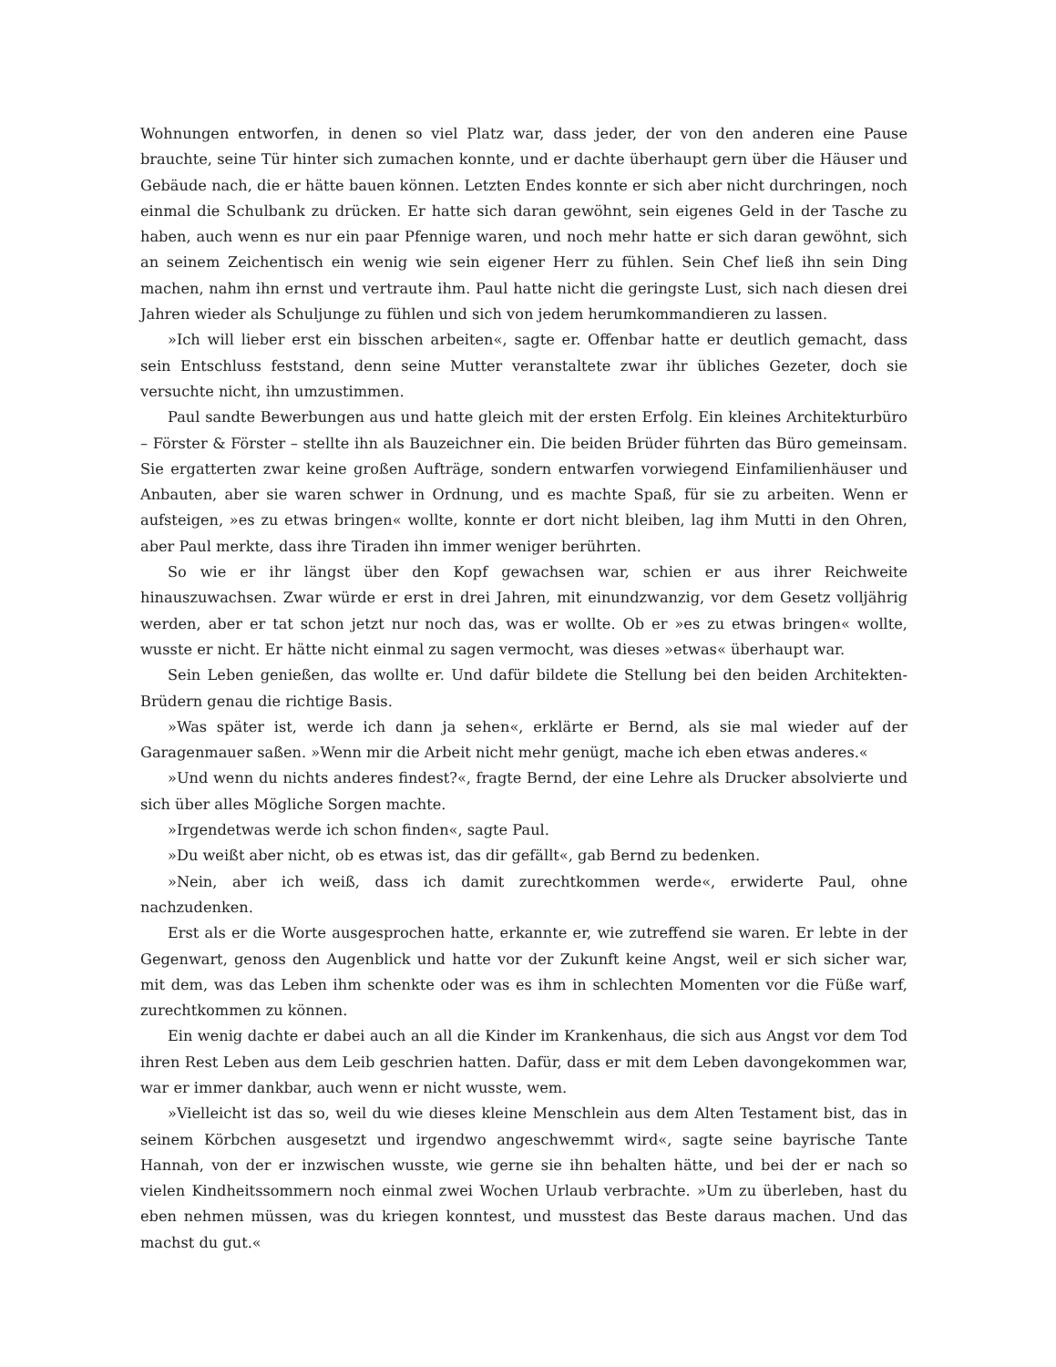Wohnungen entworfen, in denen so viel Platz war, dass jeder, der von den anderen eine Pause brauchte, seine Tür hinter sich zumachen konnte, und er dachte überhaupt gern über die Häuser und Gebäude nach, die er hätte bauen können. Letzten Endes konnte er sich aber nicht durchringen, noch einmal die Schulbank zu drücken. Er hatte sich daran gewöhnt, sein eigenes Geld in der Tasche zu haben, auch wenn es nur ein paar Pfennige waren, und noch mehr hatte er sich daran gewöhnt, sich an seinem Zeichentisch ein wenig wie sein eigener Herr zu fühlen. Sein Chef ließ ihn sein Ding machen, nahm ihn ernst und vertraute ihm. Paul hatte nicht die geringste Lust, sich nach diesen drei Jahren wieder als Schuljunge zu fühlen und sich von jedem herumkommandieren zu lassen.
»Ich will lieber erst ein bisschen arbeiten«, sagte er. Offenbar hatte er deutlich gemacht, dass sein Entschluss feststand, denn seine Mutter veranstaltete zwar ihr übliches Gezeter, doch sie versuchte nicht, ihn umzustimmen.
Paul sandte Bewerbungen aus und hatte gleich mit der ersten Erfolg. Ein kleines Architekturbüro – Förster & Förster – stellte ihn als Bauzeichner ein. Die beiden Brüder führten das Büro gemeinsam. Sie ergatterten zwar keine großen Aufträge, sondern entwarfen vorwiegend Einfamilienhäuser und Anbauten, aber sie waren schwer in Ordnung, und es machte Spaß, für sie zu arbeiten. Wenn er aufsteigen, »es zu etwas bringen« wollte, konnte er dort nicht bleiben, lag ihm Mutti in den Ohren, aber Paul merkte, dass ihre Tiraden ihn immer weniger berührten.
So wie er ihr längst über den Kopf gewachsen war, schien er aus ihrer Reichweite hinauszuwachsen. Zwar würde er erst in drei Jahren, mit einundzwanzig, vor dem Gesetz volljährig werden, aber er tat schon jetzt nur noch das, was er wollte. Ob er »es zu etwas bringen« wollte, wusste er nicht. Er hätte nicht einmal zu sagen vermocht, was dieses »etwas« überhaupt war.
Sein Leben genießen, das wollte er. Und dafür bildete die Stellung bei den beiden Architekten-Brüdern genau die richtige Basis.
»Was später ist, werde ich dann ja sehen«, erklärte er Bernd, als sie mal wieder auf der Garagenmauer saßen. »Wenn mir die Arbeit nicht mehr genügt, mache ich eben etwas anderes.«
»Und wenn du nichts anderes findest?«, fragte Bernd, der eine Lehre als Drucker absolvierte und sich über alles Mögliche Sorgen machte.
»Irgendetwas werde ich schon finden«, sagte Paul.
»Du weißt aber nicht, ob es etwas ist, das dir gefällt«, gab Bernd zu bedenken.
»Nein, aber ich weiß, dass ich damit zurechtkommen werde«, erwiderte Paul, ohne nachzudenken.
Erst als er die Worte ausgesprochen hatte, erkannte er, wie zutreffend sie waren. Er lebte in der Gegenwart, genoss den Augenblick und hatte vor der Zukunft keine Angst, weil er sich sicher war, mit dem, was das Leben ihm schenkte oder was es ihm in schlechten Momenten vor die Füße warf, zurechtkommen zu können.
Ein wenig dachte er dabei auch an all die Kinder im Krankenhaus, die sich aus Angst vor dem Tod ihren Rest Leben aus dem Leib geschrien hatten. Dafür, dass er mit dem Leben davongekommen war, war er immer dankbar, auch wenn er nicht wusste, wem.
»Vielleicht ist das so, weil du wie dieses kleine Menschlein aus dem Alten Testament bist, das in seinem Körbchen ausgesetzt und irgendwo angeschwemmt wird«, sagte seine bayrische Tante Hannah, von der er inzwischen wusste, wie gerne sie ihn behalten hätte, und bei der er nach so vielen Kindheitssommern noch einmal zwei Wochen Urlaub verbrachte. »Um zu überleben, hast du eben nehmen müssen, was du kriegen konntest, und musstest das Beste daraus machen. Und das machst du gut.«